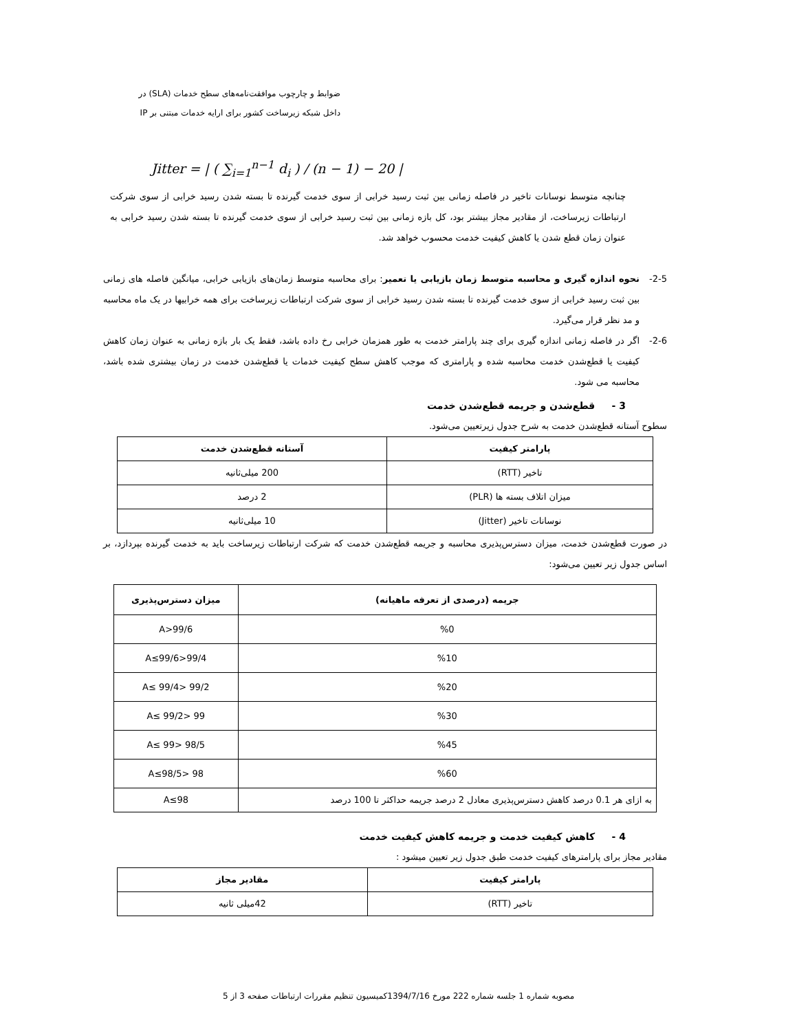ضوابط و چارچوب موافقت‌نامه‌های سطح خدمات (SLA) در
داخل شبکه زیرساخت کشور برای ارایه خدمات مبتنی بر IP
Jitter = | ( ∑<sub>i=1</sub><sup>n−1</sup> d<sub>i</sub> ) / (n − 1) − 20 |
چنانچه متوسط نوسانات تاخیر در فاصله زمانی بین ثبت رسید خرابی از سوی خدمت گیرنده تا بسته شدن رسید خرابی از سوی شرکت ارتباطات زیرساخت، از مقادیر مجاز بیشتر بود، کل بازه زمانی بین ثبت رسید خرابی از سوی خدمت گیرنده تا بسته شدن رسید خرابی به عنوان زمان قطع شدن یا کاهش کیفیت خدمت محسوب خواهد شد.
2-5- نحوه اندازه گیری و محاسبه متوسط زمان بازیابی یا تعمیر: برای محاسبه متوسط زمان‌های بازیابی خرابی، میانگین فاصله های زمانی بین ثبت رسید خرابی از سوی خدمت گیرنده تا بسته شدن رسید خرابی از سوی شرکت ارتباطات زیرساخت برای همه خرابیها در یک ماه محاسبه و مد نظر قرار می‌گیرد.
2-6- اگر در فاصله زمانی اندازه گیری برای چند پارامتر خدمت به طور همزمان خرابی رخ داده باشد، فقط یک بار بازه زمانی به عنوان زمان کاهش کیفیت یا قطع‌شدن خدمت محاسبه شده و پارامتری که موجب کاهش سطح کیفیت خدمات یا قطع‌شدن خدمت در زمان بیشتری شده باشد، محاسبه می شود.
3 - قطع‌شدن و جریمه قطع‌شدن خدمت
سطوح آستانه قطع‌شدن خدمت به شرح جدول زیرتعیین می‌شود.
| پارامتر کیفیت | آستانه قطع‌شدن خدمت |
| --- | --- |
| تاخیر (RTT) | 200 میلی‌ثانیه |
| میزان اتلاف بسته ها (PLR) | 2 درصد |
| نوسانات تاخیر (Jitter) | 10 میلی‌ثانیه |
در صورت قطع‌شدن خدمت، میزان دسترس‌پذیری محاسبه و جریمه قطع‌شدن خدمت که شرکت ارتباطات زیرساخت باید به خدمت گیرنده بپردازد، بر اساس جدول زیر تعیین می‌شود:
| جریمه (درصدی از تعرفه ماهیانه) | میزان دسترس‌پذیری |
| --- | --- |
| %0 | A>99/6 |
| %10 | 99/4<A≤99/6 |
| %20 | 99/2 <A≤ 99/4 |
| %30 | 99 <A≤ 99/2 |
| %45 | 98/5 <A≤ 99 |
| %60 | 98 <A≤98/5 |
| به ازای هر 0.1 درصد کاهش دسترس‌پذیری معادل 2 درصد جریمه حداکثر تا 100 درصد | A≤98 |
4 - کاهش کیفیت خدمت و جریمه کاهش کیفیت خدمت
مقادیر مجاز برای پارامترهای کیفیت خدمت طبق جدول زیر تعیین میشود :
| پارامتر کیفیت | مقادیر مجاز |
| --- | --- |
| تاخیر (RTT) | 42میلی ثانیه |
مصوبه شماره 1 جلسه شماره 222 مورخ 1394/7/16کمیسیون تنظیم مقررات ارتباطات صفحه 3 از 5